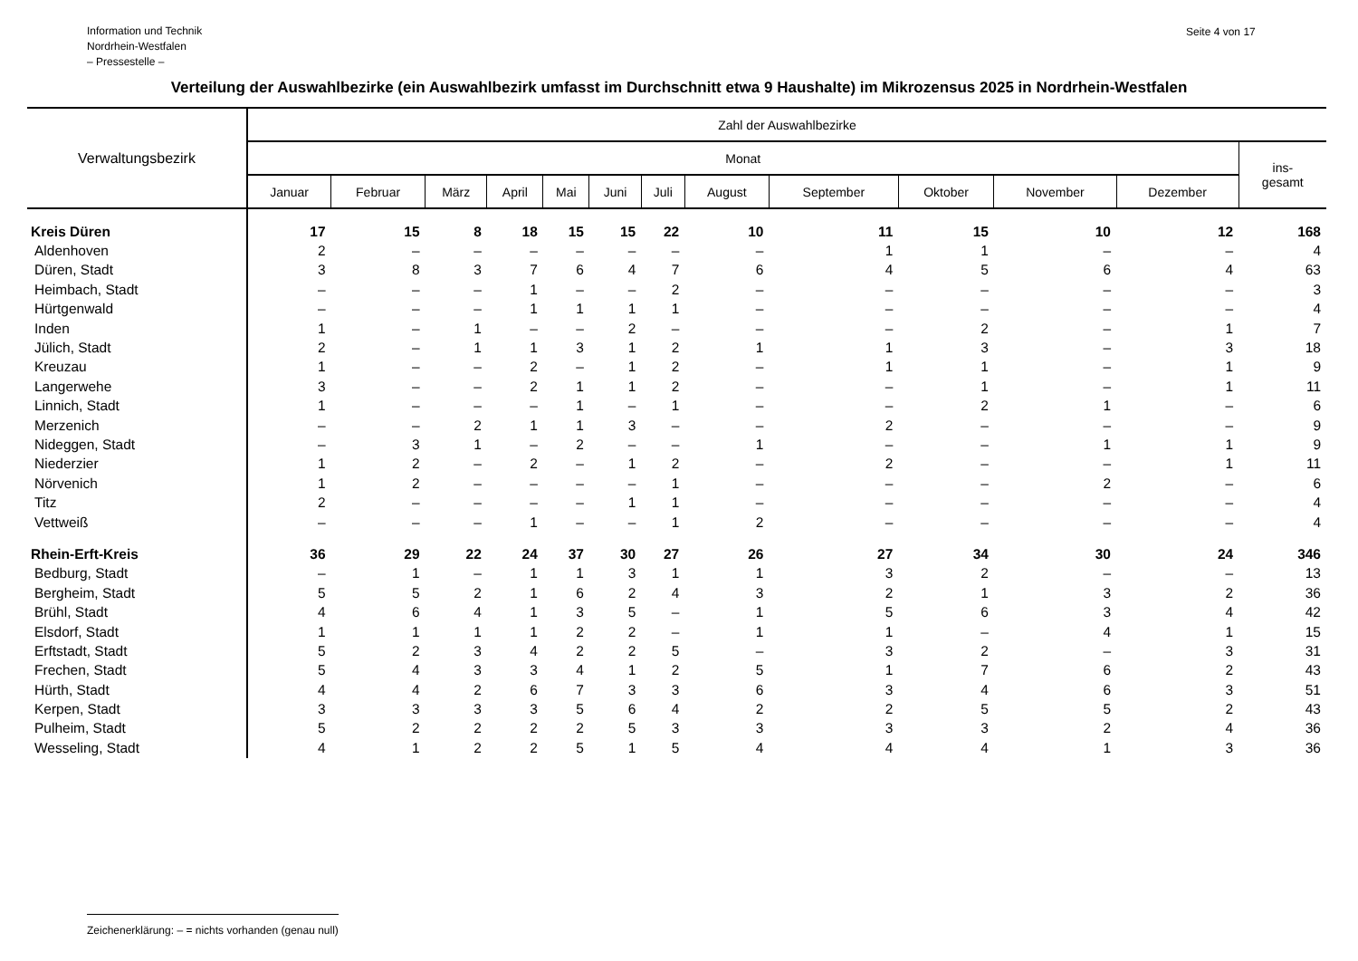Information und Technik
Nordrhein-Westfalen
– Pressestelle –
Seite 4 von 17
Verteilung der Auswahlbezirke (ein Auswahlbezirk umfasst im Durchschnitt etwa 9 Haushalte) im Mikrozensus 2025 in Nordrhein-Westfalen
| Verwaltungsbezirk | Zahl der Auswahlbezirke | | | | | | | | | | | | |
| --- | --- | --- | --- | --- | --- | --- | --- | --- | --- | --- | --- | --- | --- |
| | Monat | | | | | | | | | | | | ins- gesamt |
| | Januar | Februar | März | April | Mai | Juni | Juli | August | September | Oktober | November | Dezember | |
| Kreis Düren | 17 | 15 | 8 | 18 | 15 | 15 | 22 | 10 | 11 | 15 | 10 | 12 | 168 |
| Aldenhoven | 2 | – | – | – | – | – | – | – | 1 | 1 | – | – | 4 |
| Düren, Stadt | 3 | 8 | 3 | 7 | 6 | 4 | 7 | 6 | 4 | 5 | 6 | 4 | 63 |
| Heimbach, Stadt | – | – | – | 1 | – | – | 2 | – | – | – | – | – | 3 |
| Hürtgenwald | – | – | – | 1 | 1 | 1 | 1 | – | – | – | – | – | 4 |
| Inden | 1 | – | 1 | – | – | 2 | – | – | – | 2 | – | 1 | 7 |
| Jülich, Stadt | 2 | – | 1 | 1 | 3 | 1 | 2 | 1 | 1 | 3 | – | 3 | 18 |
| Kreuzau | 1 | – | – | 2 | – | 1 | 2 | – | 1 | 1 | – | 1 | 9 |
| Langerwehe | 3 | – | – | 2 | 1 | 1 | 2 | – | – | 1 | – | 1 | 11 |
| Linnich, Stadt | 1 | – | – | – | 1 | – | 1 | – | – | 2 | 1 | – | 6 |
| Merzenich | – | – | 2 | 1 | 1 | 3 | – | – | 2 | – | – | – | 9 |
| Nideggen, Stadt | – | 3 | 1 | – | 2 | – | – | 1 | – | – | 1 | 1 | 9 |
| Niederzier | 1 | 2 | – | 2 | – | 1 | 2 | – | 2 | – | – | 1 | 11 |
| Nörvenich | 1 | 2 | – | – | – | – | 1 | – | – | – | 2 | – | 6 |
| Titz | 2 | – | – | – | – | 1 | 1 | – | – | – | – | – | 4 |
| Vettweiß | – | – | – | 1 | – | – | 1 | 2 | – | – | – | – | 4 |
| Rhein-Erft-Kreis | 36 | 29 | 22 | 24 | 37 | 30 | 27 | 26 | 27 | 34 | 30 | 24 | 346 |
| Bedburg, Stadt | – | 1 | – | 1 | 1 | 3 | 1 | 1 | 3 | 2 | – | – | 13 |
| Bergheim, Stadt | 5 | 5 | 2 | 1 | 6 | 2 | 4 | 3 | 2 | 1 | 3 | 2 | 36 |
| Brühl, Stadt | 4 | 6 | 4 | 1 | 3 | 5 | – | 1 | 5 | 6 | 3 | 4 | 42 |
| Elsdorf, Stadt | 1 | 1 | 1 | 1 | 2 | 2 | – | 1 | 1 | – | 4 | 1 | 15 |
| Erftstadt, Stadt | 5 | 2 | 3 | 4 | 2 | 2 | 5 | – | 3 | 2 | – | 3 | 31 |
| Frechen, Stadt | 5 | 4 | 3 | 3 | 4 | 1 | 2 | 5 | 1 | 7 | 6 | 2 | 43 |
| Hürth, Stadt | 4 | 4 | 2 | 6 | 7 | 3 | 3 | 6 | 3 | 4 | 6 | 3 | 51 |
| Kerpen, Stadt | 3 | 3 | 3 | 3 | 5 | 6 | 4 | 2 | 2 | 5 | 5 | 2 | 43 |
| Pulheim, Stadt | 5 | 2 | 2 | 2 | 2 | 5 | 3 | 3 | 3 | 3 | 2 | 4 | 36 |
| Wesseling, Stadt | 4 | 1 | 2 | 2 | 5 | 1 | 5 | 4 | 4 | 4 | 1 | 3 | 36 |
Zeichenerklärung: – = nichts vorhanden (genau null)